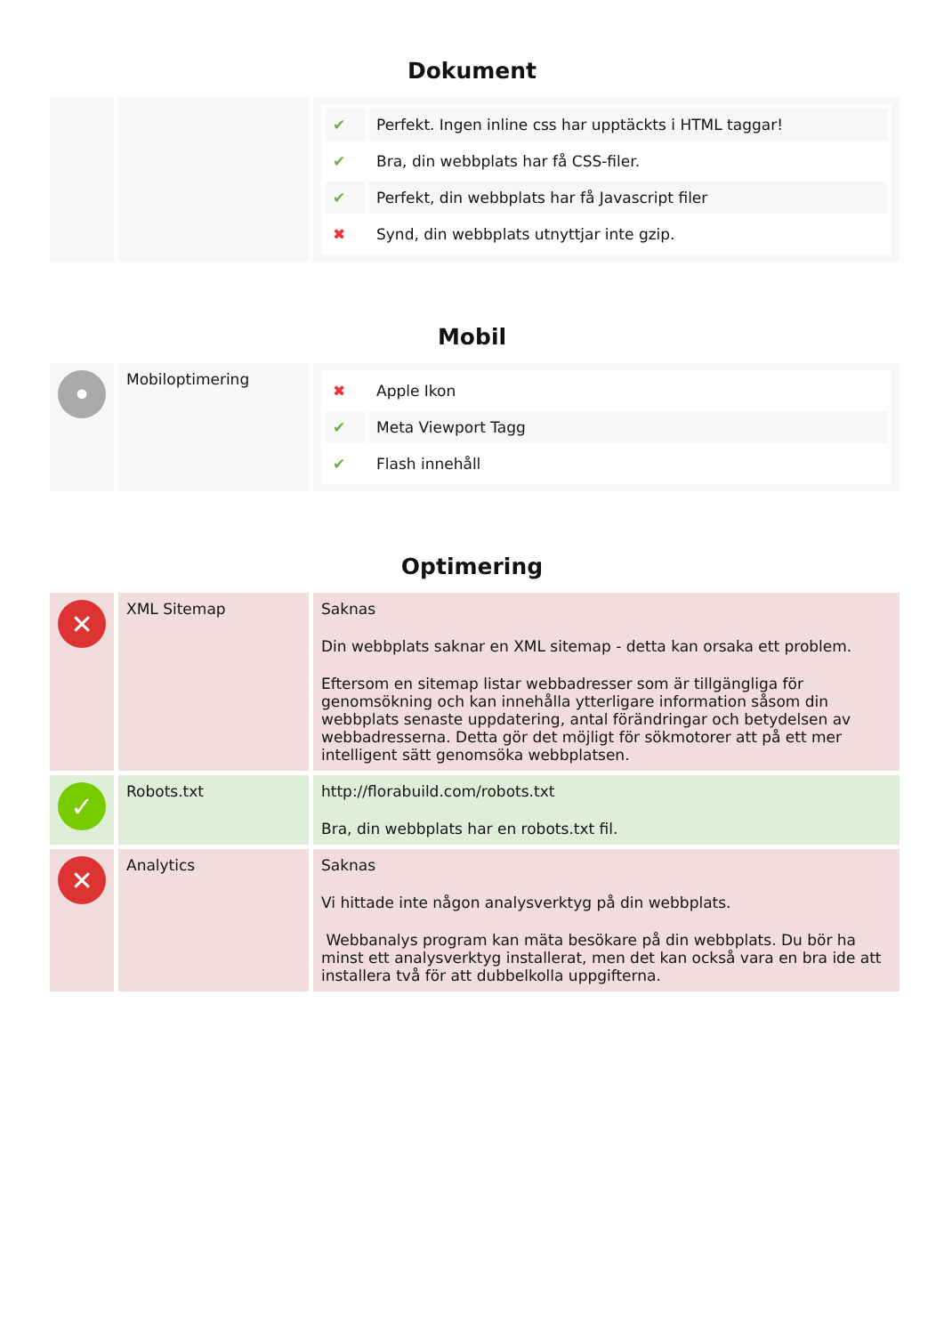Dokument
| | | / ✔ / Perfekt. Ingen inline css har upptäckts i HTML taggar! / / ✔ / Bra, din webbplats har få CSS-filer. / / ✔ / Perfekt, din webbplats har få Javascript filer / / ✖ / Synd, din webbplats utnyttjar inte gzip. / |
Mobil
| • | Mobiloptimering | / ✖ / Apple Ikon / / ✔ / Meta Viewport Tagg / / ✔ / Flash innehåll / |
Optimering
| ✕ | XML Sitemap | Saknas Din webbplats saknar en XML sitemap - detta kan orsaka ett problem. Eftersom en sitemap listar webbadresser som är tillgängliga för genomsökning och kan innehålla ytterligare information såsom din webbplats senaste uppdatering, antal förändringar och betydelsen av webbadresserna. Detta gör det möjligt för sökmotorer att på ett mer intelligent sätt genomsöka webbplatsen. |
| ✓ | Robots.txt | http://florabuild.com/robots.txt Bra, din webbplats har en robots.txt fil. |
| ✕ | Analytics | Saknas Vi hittade inte någon analysverktyg på din webbplats. Webbanalys program kan mäta besökare på din webbplats. Du bör ha minst ett analysverktyg installerat, men det kan också vara en bra ide att installera två för att dubbelkolla uppgifterna. |